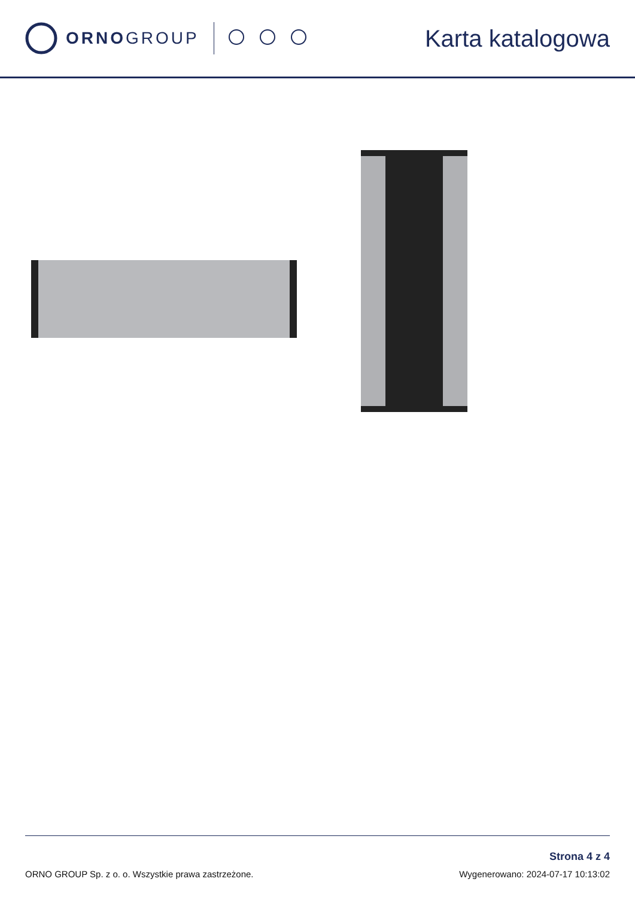ORNOGROUP
Karta katalogowa
ORNO GROUP Sp. z o. o. Wszystkie prawa zastrzeżone.
Strona 4 z 4
Wygenerowano: 2024-07-17 10:13:02